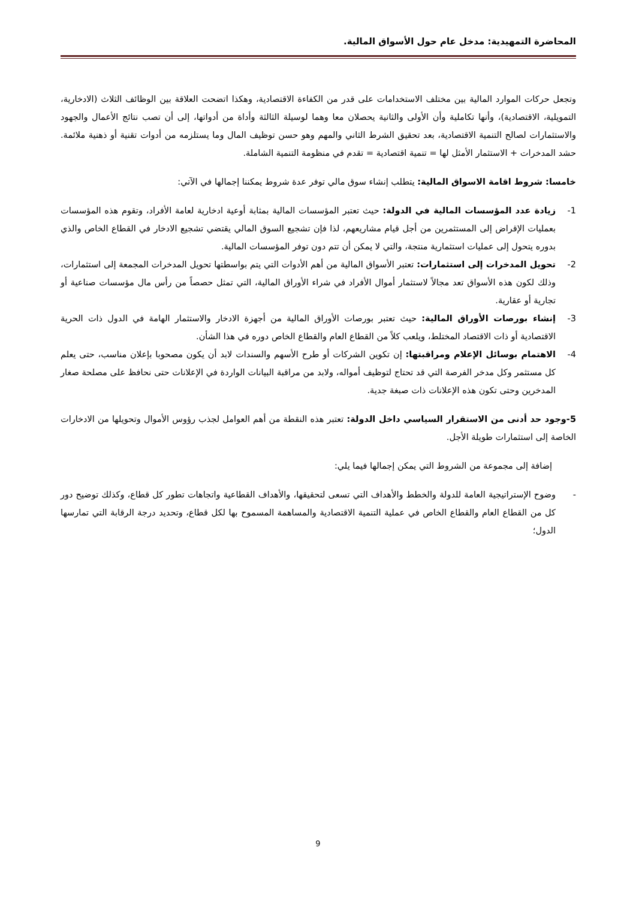المحاضرة التمهيدية: مدخل عام حول الأسواق المالية.
وتجعل حركات الموارد المالية بين مختلف الاستخدامات على قدر من الكفاءة الاقتصادية، وهكذا اتضحت العلاقة بين الوظائف الثلاث (الادخارية، التمويلية، الاقتصادية)، وأنها تكاملية وأن الأولى والثانية يحصلان معا وهما لوسيلة الثالثة وأداة من أدواتها، إلى أن تصب نتائج الأعمال والجهود والاستثمارات لصالح التنمية الاقتصادية، بعد تحقيق الشرط الثاني والمهم وهو حسن توظيف المال وما يستلزمه من أدوات تقنية أو ذهنية ملائمة. حشد المدخرات + الاستثمار الأمثل لها = تنمية اقتصادية = تقدم في منظومة التنمية الشاملة.
خامسا: شروط اقامة الاسواق المالية: يتطلب إنشاء سوق مالي توفر عدة شروط يمكننا إجمالها في الآتي:
1- زيادة عدد المؤسسات المالية في الدولة: حيث تعتبر المؤسسات المالية بمثابة أوعية ادخارية لعامة الأفراد، وتقوم هذه المؤسسات بعمليات الإقراض إلى المستثمرين من أجل قيام مشاريعهم، لذا فإن تشجيع السوق المالي يقتضي تشجيع الادخار في القطاع الخاص والذي بدوره يتحول إلى عمليات استثمارية منتجة، والتي لا يمكن أن تتم دون توفر المؤسسات المالية.
2- تحويل المدخرات إلى استثمارات: تعتبر الأسواق المالية من أهم الأدوات التي يتم بواسطتها تحويل المدخرات المجمعة إلى استثمارات، وذلك لكون هذه الأسواق تعد مجالاً لاستثمار أموال الأفراد في شراء الأوراق المالية، التي تمثل حصصاً من رأس مال مؤسسات صناعية أو تجارية أو عقارية.
3- إنشاء بورصات الأوراق المالية: حيث تعتبر بورصات الأوراق المالية من أجهزة الادخار والاستثمار الهامة في الدول ذات الحرية الاقتصادية أو ذات الاقتصاد المختلط، ويلعب كلاً من القطاع العام والقطاع الخاص دوره في هذا الشأن.
4- الاهتمام بوسائل الإعلام ومراقبتها: إن تكوين الشركات أو طرح الأسهم والسندات لابد أن يكون مصحوبا بإعلان مناسب، حتى يعلم كل مستثمر وكل مدخر الفرصة التي قد تحتاج لتوظيف أمواله، ولابد من مراقبة البيانات الواردة في الإعلانات حتى نحافظ على مصلحة صغار المدخرين وحتى تكون هذه الإعلانات ذات صبغة جدية.
5-وجود حد أدنى من الاستقرار السياسي داخل الدولة: تعتبر هذه النقطة من أهم العوامل لجذب رؤوس الأموال وتحويلها من الادخارات الخاصة إلى استثمارات طويلة الأجل.
إضافة إلى مجموعة من الشروط التي يمكن إجمالها فيما يلي:
- وضوح الإستراتيجية العامة للدولة والخطط والأهداف التي تسعى لتحقيقها، والأهداف القطاعية واتجاهات تطور كل قطاع، وكذلك توضيح دور كل من القطاع العام والقطاع الخاص في عملية التنمية الاقتصادية والمساهمة المسموح بها لكل قطاع، وتحديد درجة الرقابة التي تمارسها الدول؛
9